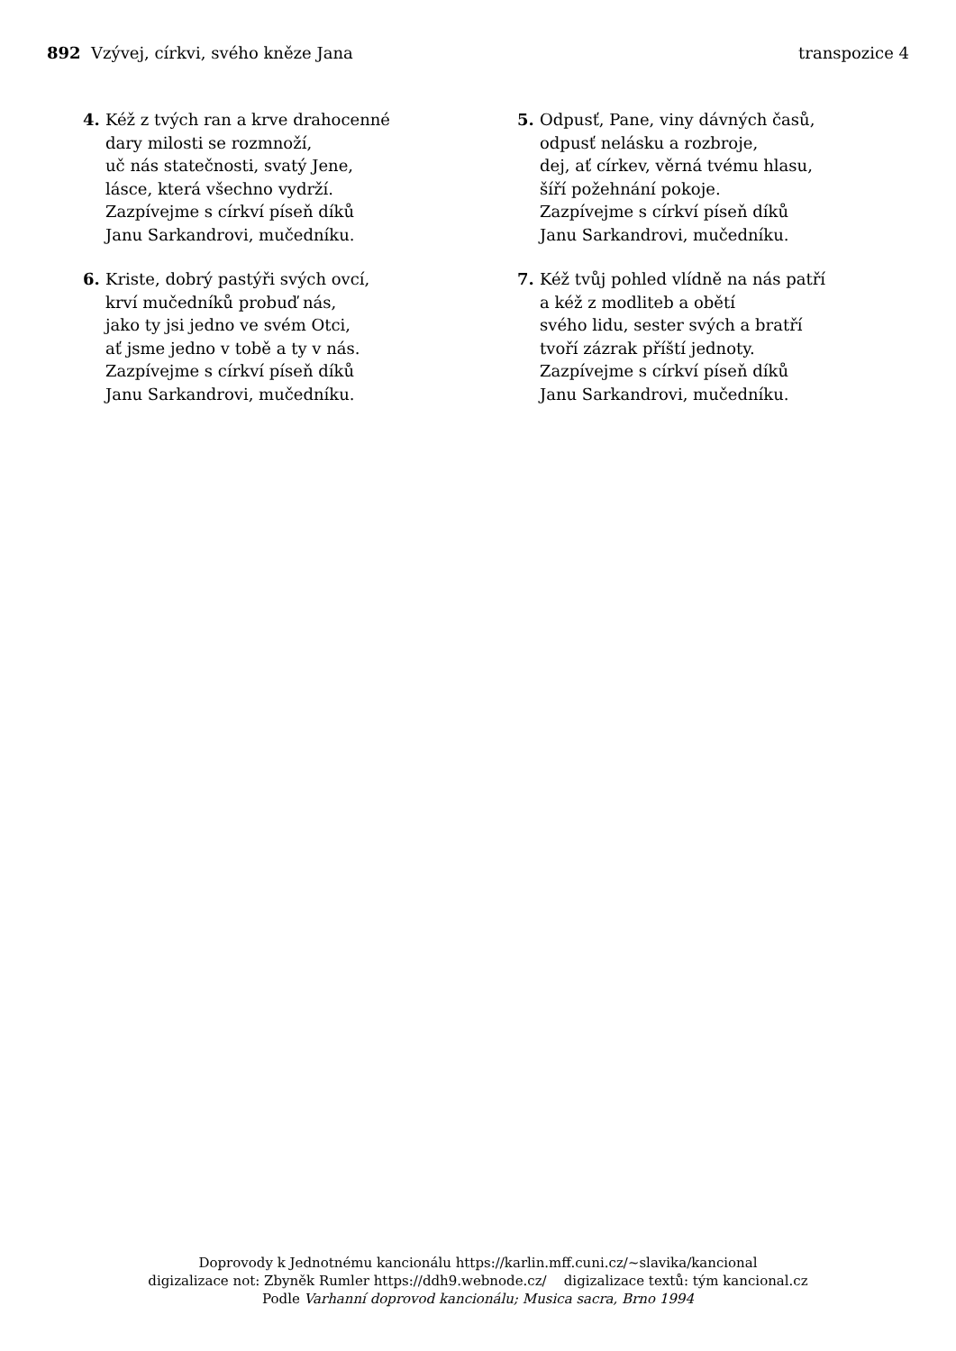892 Vzývej, církvi, svého kněze Jana
transpozice 4
4. Kéž z tvých ran a krve drahocenné
dary milosti se rozmnoží,
uč nás statečnosti, svatý Jene,
lásce, která všechno vydrží.
Zazpívejme s církví píseň díků
Janu Sarkandrovi, mučedníku.
5. Odpusť, Pane, viny dávných časů,
odpusť nelásku a rozbroje,
dej, ať církev, věrná tvému hlasu,
šíří požehnání pokoje.
Zazpívejme s církví píseň díků
Janu Sarkandrovi, mučedníku.
6. Kriste, dobrý pastýři svých ovcí,
krví mučedníků probuď nás,
jako ty jsi jedno ve svém Otci,
ať jsme jedno v tobě a ty v nás.
Zazpívejme s církví píseň díků
Janu Sarkandrovi, mučedníku.
7. Kéž tvůj pohled vlídně na nás patří
a kéž z modliteb a obětí
svého lidu, sester svých a bratří
tvoří zázrak příští jednoty.
Zazpívejme s církví píseň díků
Janu Sarkandrovi, mučedníku.
Doprovody k Jednotnému kancionálu https://karlin.mff.cuni.cz/~slavika/kancional
digizalizace not: Zbyněk Rumler https://ddh9.webnode.cz/ digizalizace textů: tým kancional.cz
Podle Varhanní doprovod kancionálu; Musica sacra, Brno 1994